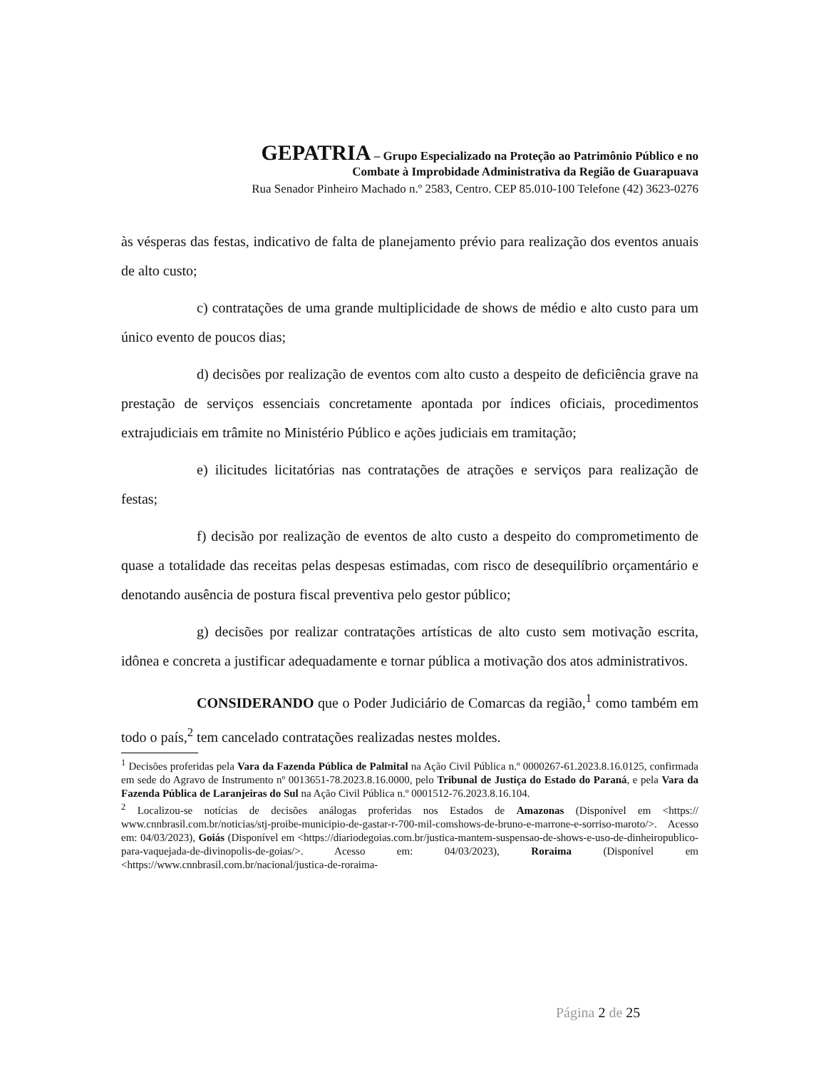GEPATRIA – Grupo Especializado na Proteção ao Patrimônio Público e no
Combate à Improbidade Administrativa da Região de Guarapuava
Rua Senador Pinheiro Machado n.º 2583, Centro. CEP 85.010-100 Telefone (42) 3623-0276
às vésperas das festas, indicativo de falta de planejamento prévio para realização dos eventos anuais de alto custo;
c) contratações de uma grande multiplicidade de shows de médio e alto custo para um único evento de poucos dias;
d) decisões por realização de eventos com alto custo a despeito de deficiência grave na prestação de serviços essenciais concretamente apontada por índices oficiais, procedimentos extrajudiciais em trâmite no Ministério Público e ações judiciais em tramitação;
e) ilicitudes licitatórias nas contratações de atrações e serviços para realização de festas;
f) decisão por realização de eventos de alto custo a despeito do comprometimento de quase a totalidade das receitas pelas despesas estimadas, com risco de desequilíbrio orçamentário e denotando ausência de postura fiscal preventiva pelo gestor público;
g) decisões por realizar contratações artísticas de alto custo sem motivação escrita, idônea e concreta a justificar adequadamente e tornar pública a motivação dos atos administrativos.
CONSIDERANDO que o Poder Judiciário de Comarcas da região,<sup>1</sup> como também em todo o país,<sup>2</sup> tem cancelado contratações realizadas nestes moldes.
<sup>1</sup> Decisões proferidas pela Vara da Fazenda Pública de Palmital na Ação Civil Pública n.º 0000267-61.2023.8.16.0125, confirmada em sede do Agravo de Instrumento nº 0013651-78.2023.8.16.0000, pelo Tribunal de Justiça do Estado do Paraná, e pela Vara da Fazenda Pública de Laranjeiras do Sul na Ação Civil Pública n.º 0001512-76.2023.8.16.104.
<sup>2</sup> Localizou-se notícias de decisões análogas proferidas nos Estados de Amazonas (Disponível em <https:// www.cnnbrasil.com.br/noticias/stj-proibe-municipio-de-gastar-r-700-mil-comshows-de-bruno-e-marrone-e-sorriso-maroto/>. Acesso em: 04/03/2023), Goiás (Disponível em <https://diariodegoias.com.br/justica-mantem-suspensao-de-shows-e-uso-de-dinheiropublico-para-vaquejada-de-divinopolis-de-goias/>. Acesso em: 04/03/2023), Roraima (Disponível em <https://www.cnnbrasil.com.br/nacional/justica-de-roraima-
Página 2 de 25